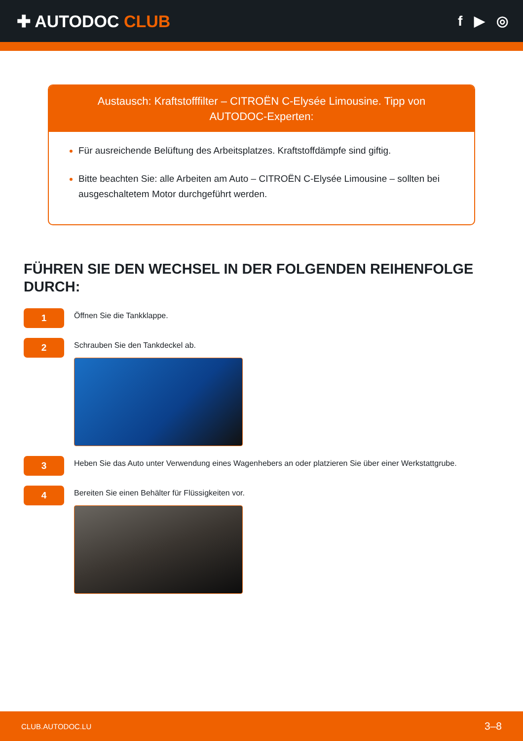✚ AUTODOC CLUB
f ▶ ◎
Austausch: Kraftstofffilter – CITROËN C-Elysée Limousine. Tipp von AUTODOC-Experten:
Für ausreichende Belüftung des Arbeitsplatzes. Kraftstoffdämpfe sind giftig.
Bitte beachten Sie: alle Arbeiten am Auto – CITROËN C-Elysée Limousine – sollten bei ausgeschaltetem Motor durchgeführt werden.
FÜHREN SIE DEN WECHSEL IN DER FOLGENDEN REIHENFOLGE DURCH:
1
Öffnen Sie die Tankklappe.
2
Schrauben Sie den Tankdeckel ab.
3
Heben Sie das Auto unter Verwendung eines Wagenhebers an oder platzieren Sie über einer Werkstattgrube.
4
Bereiten Sie einen Behälter für Flüssigkeiten vor.
CLUB.AUTODOC.LU 3–8